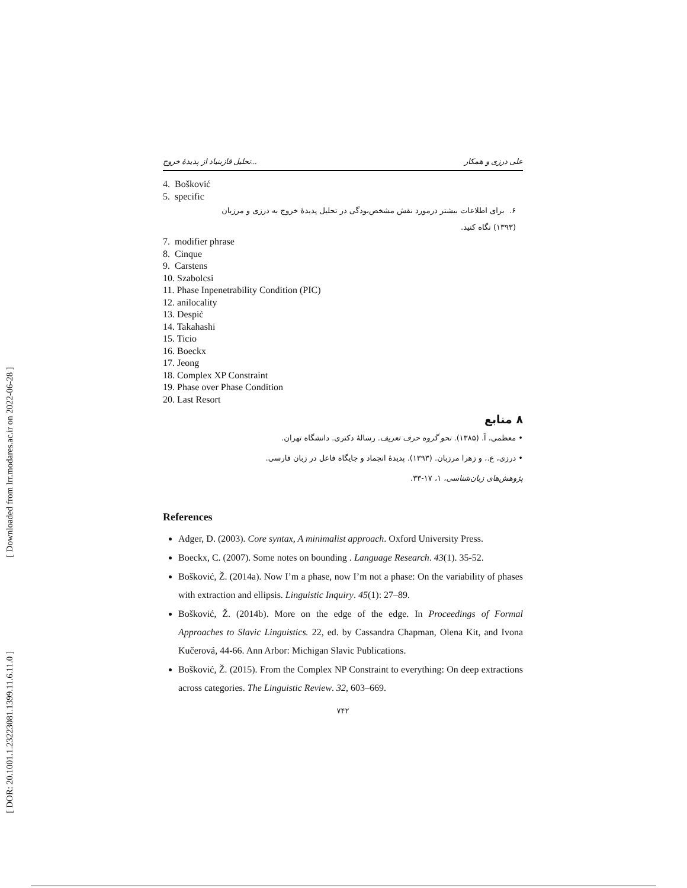[ Downloaded from lrr.modares.ac.ir on 2022-06-28 ]
[ DOR: 20.1001.1.23223081.1399.11.6.11.0 ]
تحلیل فازبنیاد از پدیدهٔ خروج... علی درزی و همکار
4. Bošković
5. specific
۶. برای اطلاعات بیشتر درمورد نقش مشخص‌بودگی در تحلیل پدیدهٔ خروج به درزی و مرزبان
(۱۳۹۳) نگاه کنید.
7. modifier phrase
8. Cinque
9. Carstens
10. Szabolcsi
11. Phase Inpenetrability Condition (PIC)
12. anilocality
13. Despić
14. Takahashi
15. Ticio
16. Boeckx
17. Jeong
18. Complex XP Constraint
19. Phase over Phase Condition
20. Last Resort
۸ منابع
• معظمی، آ. (۱۳۸۵). نحو گروه حرف تعریف. رسالهٔ دکتری. دانشگاه تهران.
• درزی، ع.، و زهرا مرزبان. (۱۳۹۳). پدیدهٔ انجماد و جایگاه فاعل در زبان فارسی.
پژوهش‌های زبان‌شناسی، ۱، ۱۷-۳۳.
References
Adger, D. (2003). Core syntax, A minimalist approach. Oxford University Press.
Boeckx, C. (2007). Some notes on bounding . Language Research. 43(1). 35-52.
Bošković, Ž. (2014a). Now I’m a phase, now I’m not a phase: On the variability of phases with extraction and ellipsis. Linguistic Inquiry. 45(1): 27–89.
Bošković, Ž. (2014b). More on the edge of the edge. In Proceedings of Formal Approaches to Slavic Linguistics. 22, ed. by Cassandra Chapman, Olena Kit, and Ivona Kučerová, 44-66. Ann Arbor: Michigan Slavic Publications.
Bošković, Ž. (2015). From the Complex NP Constraint to everything: On deep extractions across categories. The Linguistic Review. 32, 603–669.
۷۴۲